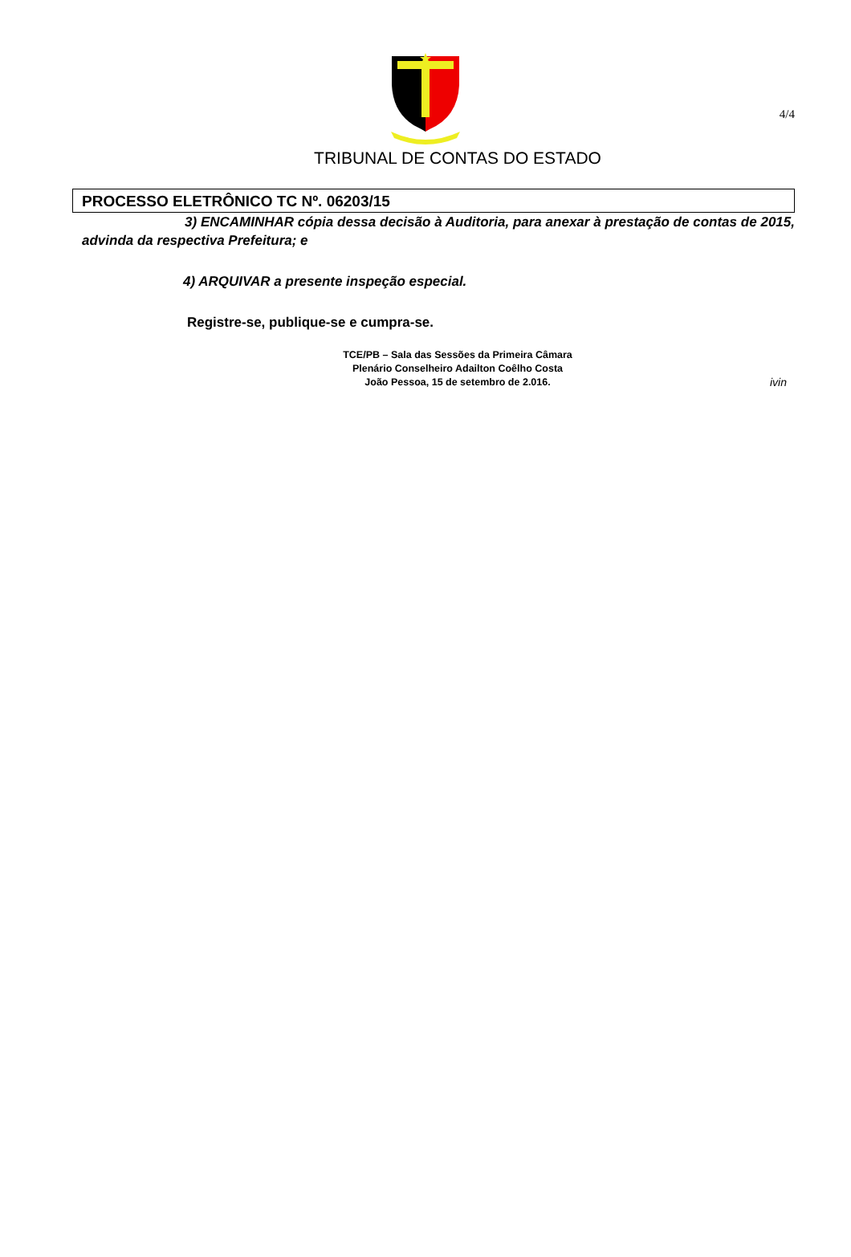4/4
TRIBUNAL DE CONTAS DO ESTADO
PROCESSO ELETRÔNICO TC Nº. 06203/15
3) ENCAMINHAR cópia dessa decisão à Auditoria, para anexar à prestação de contas de 2015, advinda da respectiva Prefeitura; e
4) ARQUIVAR a presente inspeção especial.
Registre-se, publique-se e cumpra-se.
TCE/PB – Sala das Sessões da Primeira Câmara
Plenário Conselheiro Adailton Coêlho Costa
João Pessoa, 15 de setembro de 2.016.
ivin